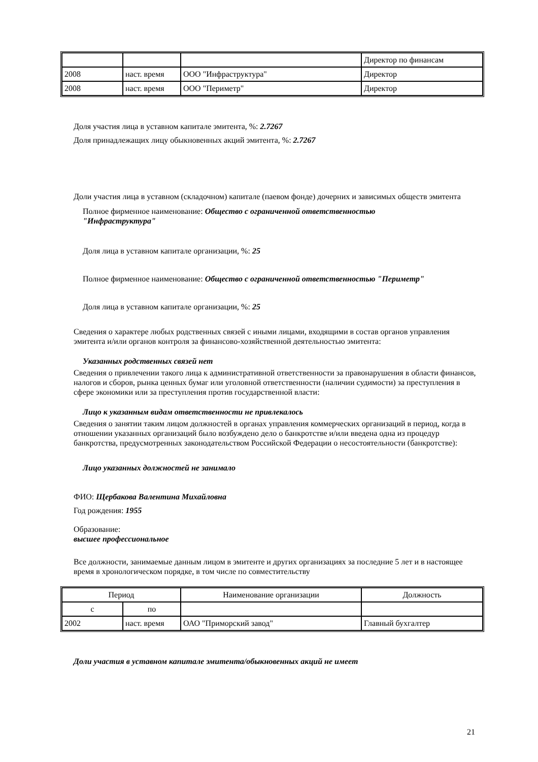| | | | Директор по финансам |
| 2008 | наст. время | ООО "Инфраструктура" | Директор |
| 2008 | наст. время | ООО "Периметр" | Директор |
Доля участия лица в уставном капитале эмитента, %: 2.7267
Доля принадлежащих лицу обыкновенных акций эмитента, %: 2.7267
Доли участия лица в уставном (складочном) капитале (паевом фонде) дочерних и зависимых обществ эмитента
Полное фирменное наименование: Общество с ограниченной ответственностью
"Инфраструктура"
Доля лица в уставном капитале организации, %: 25
Полное фирменное наименование: Общество с ограниченной ответственностью "Периметр"
Доля лица в уставном капитале организации, %: 25
Сведения о характере любых родственных связей с иными лицами, входящими в состав органов управления эмитента и/или органов контроля за финансово-хозяйственной деятельностью эмитента:
Указанных родственных связей нет
Сведения о привлечении такого лица к административной ответственности за правонарушения в области финансов, налогов и сборов, рынка ценных бумаг или уголовной ответственности (наличии судимости) за преступления в сфере экономики или за преступления против государственной власти:
Лицо к указанным видам ответственности не привлекалось
Сведения о занятии таким лицом должностей в органах управления коммерческих организаций в период, когда в отношении указанных организаций было возбуждено дело о банкротстве и/или введена одна из процедур банкротства, предусмотренных законодательством Российской Федерации о несостоятельности (банкротстве):
Лицо указанных должностей не занимало
ФИО: Щербакова Валентина Михайловна
Год рождения: 1955
Образование:
высшее профессиональное
Все должности, занимаемые данным лицом в эмитенте и других организациях за последние 5 лет и в настоящее время в хронологическом порядке, в том числе по совместительству
| Период | | Наименование организации | Должность |
| с | по | | |
| 2002 | наст. время | ОАО "Приморский завод" | Главный бухгалтер |
Доли участия в уставном капитале эмитента/обыкновенных акций не имеет
21